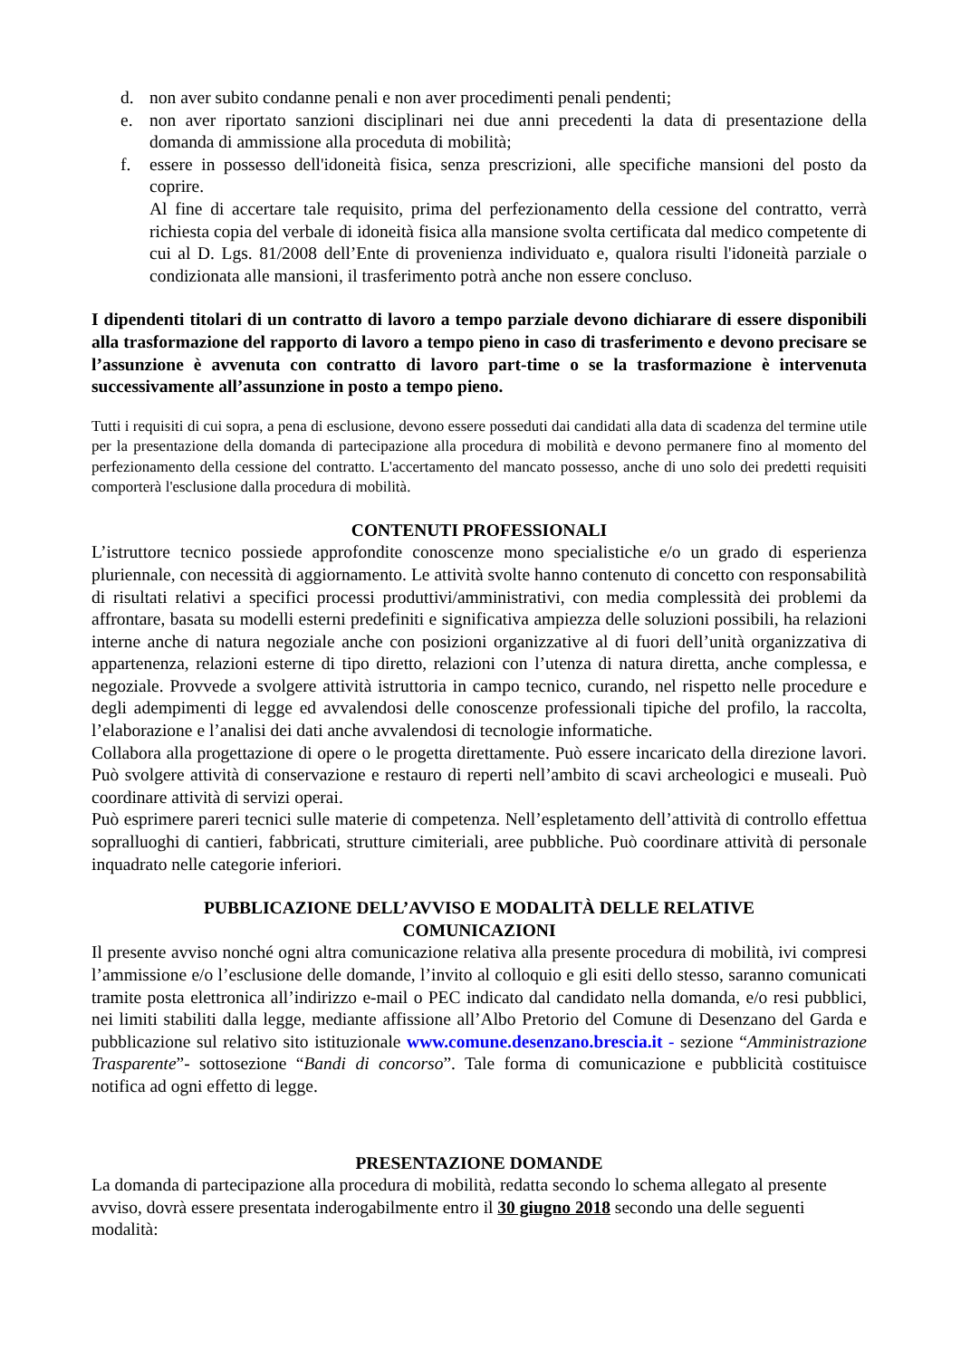d. non aver subito condanne penali e non aver procedimenti penali pendenti;
e. non aver riportato sanzioni disciplinari nei due anni precedenti la data di presentazione della domanda di ammissione alla proceduta di mobilità;
f. essere in possesso dell'idoneità fisica, senza prescrizioni, alle specifiche mansioni del posto da coprire.
Al fine di accertare tale requisito, prima del perfezionamento della cessione del contratto, verrà richiesta copia del verbale di idoneità fisica alla mansione svolta certificata dal medico competente di cui al D. Lgs. 81/2008 dell’Ente di provenienza individuato e, qualora risulti l'idoneità parziale o condizionata alle mansioni, il trasferimento potrà anche non essere concluso.
I dipendenti titolari di un contratto di lavoro a tempo parziale devono dichiarare di essere disponibili alla trasformazione del rapporto di lavoro a tempo pieno in caso di trasferimento e devono precisare se l’assunzione è avvenuta con contratto di lavoro part-time o se la trasformazione è intervenuta successivamente all’assunzione in posto a tempo pieno.
Tutti i requisiti di cui sopra, a pena di esclusione, devono essere posseduti dai candidati alla data di scadenza del termine utile per la presentazione della domanda di partecipazione alla procedura di mobilità e devono permanere fino al momento del perfezionamento della cessione del contratto. L'accertamento del mancato possesso, anche di uno solo dei predetti requisiti comporterà l'esclusione dalla procedura di mobilità.
CONTENUTI PROFESSIONALI
L’istruttore tecnico possiede approfondite conoscenze mono specialistiche e/o un grado di esperienza pluriennale, con necessità di aggiornamento. Le attività svolte hanno contenuto di concetto con responsabilità di risultati relativi a specifici processi produttivi/amministrativi, con media complessità dei problemi da affrontare, basata su modelli esterni predefiniti e significativa ampiezza delle soluzioni possibili, ha relazioni interne anche di natura negoziale anche con posizioni organizzative al di fuori dell’unità organizzativa di appartenenza, relazioni esterne di tipo diretto, relazioni con l’utenza di natura diretta, anche complessa, e negoziale. Provvede a svolgere attività istruttoria in campo tecnico, curando, nel rispetto nelle procedure e degli adempimenti di legge ed avvalendosi delle conoscenze professionali tipiche del profilo, la raccolta, l’elaborazione e l’analisi dei dati anche avvalendosi di tecnologie informatiche.
Collabora alla progettazione di opere o le progetta direttamente. Può essere incaricato della direzione lavori. Può svolgere attività di conservazione e restauro di reperti nell’ambito di scavi archeologici e museali. Può coordinare attività di servizi operai.
Può esprimere pareri tecnici sulle materie di competenza. Nell’espletamento dell’attività di controllo effettua sopralluoghi di cantieri, fabbricati, strutture cimiteriali, aree pubbliche. Può coordinare attività di personale inquadrato nelle categorie inferiori.
PUBBLICAZIONE DELL’AVVISO E MODALITÀ DELLE RELATIVE
COMUNICAZIONI
Il presente avviso nonché ogni altra comunicazione relativa alla presente procedura di mobilità, ivi compresi l’ammissione e/o l’esclusione delle domande, l’invito al colloquio e gli esiti dello stesso, saranno comunicati tramite posta elettronica all’indirizzo e-mail o PEC indicato dal candidato nella domanda, e/o resi pubblici, nei limiti stabiliti dalla legge, mediante affissione all’Albo Pretorio del Comune di Desenzano del Garda e pubblicazione sul relativo sito istituzionale www.comune.desenzano.brescia.it - sezione “Amministrazione Trasparente”- sottosezione “Bandi di concorso”. Tale forma di comunicazione e pubblicità costituisce notifica ad ogni effetto di legge.
PRESENTAZIONE DOMANDE
La domanda di partecipazione alla procedura di mobilità, redatta secondo lo schema allegato al presente avviso, dovrà essere presentata inderogabilmente entro il 30 giugno 2018 secondo una delle seguenti modalità: